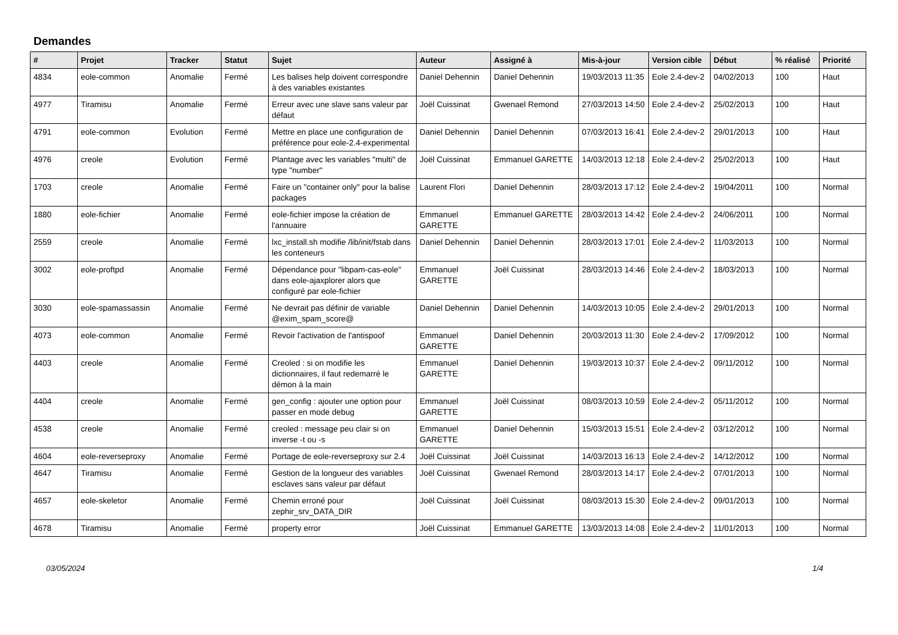Demandes
| # | Projet | Tracker | Statut | Sujet | Auteur | Assigné à | Mis-à-jour | Version cible | Début | % réalisé | Priorité |
| --- | --- | --- | --- | --- | --- | --- | --- | --- | --- | --- | --- |
| 4834 | eole-common | Anomalie | Fermé | Les balises help doivent correspondre à des variables existantes | Daniel Dehennin | Daniel Dehennin | 19/03/2013 11:35 | Eole 2.4-dev-2 | 04/02/2013 | 100 | Haut |
| 4977 | Tiramisu | Anomalie | Fermé | Erreur avec une slave sans valeur par défaut | Joël Cuissinat | Gwenael Remond | 27/03/2013 14:50 | Eole 2.4-dev-2 | 25/02/2013 | 100 | Haut |
| 4791 | eole-common | Evolution | Fermé | Mettre en place une configuration de préférence pour eole-2.4-experimental | Daniel Dehennin | Daniel Dehennin | 07/03/2013 16:41 | Eole 2.4-dev-2 | 29/01/2013 | 100 | Haut |
| 4976 | creole | Evolution | Fermé | Plantage avec les variables "multi" de type "number" | Joël Cuissinat | Emmanuel GARETTE | 14/03/2013 12:18 | Eole 2.4-dev-2 | 25/02/2013 | 100 | Haut |
| 1703 | creole | Anomalie | Fermé | Faire un "container only" pour la balise packages | Laurent Flori | Daniel Dehennin | 28/03/2013 17:12 | Eole 2.4-dev-2 | 19/04/2011 | 100 | Normal |
| 1880 | eole-fichier | Anomalie | Fermé | eole-fichier impose la création de l'annuaire | Emmanuel GARETTE | Emmanuel GARETTE | 28/03/2013 14:42 | Eole 2.4-dev-2 | 24/06/2011 | 100 | Normal |
| 2559 | creole | Anomalie | Fermé | lxc_install.sh modifie /lib/init/fstab dans les conteneurs | Daniel Dehennin | Daniel Dehennin | 28/03/2013 17:01 | Eole 2.4-dev-2 | 11/03/2013 | 100 | Normal |
| 3002 | eole-proftpd | Anomalie | Fermé | Dépendance pour "libpam-cas-eole" dans eole-ajaxplorer alors que configuré par eole-fichier | Emmanuel GARETTE | Joël Cuissinat | 28/03/2013 14:46 | Eole 2.4-dev-2 | 18/03/2013 | 100 | Normal |
| 3030 | eole-spamassassin | Anomalie | Fermé | Ne devrait pas définir de variable @exim_spam_score@ | Daniel Dehennin | Daniel Dehennin | 14/03/2013 10:05 | Eole 2.4-dev-2 | 29/01/2013 | 100 | Normal |
| 4073 | eole-common | Anomalie | Fermé | Revoir l'activation de l'antispoof | Emmanuel GARETTE | Daniel Dehennin | 20/03/2013 11:30 | Eole 2.4-dev-2 | 17/09/2012 | 100 | Normal |
| 4403 | creole | Anomalie | Fermé | Creoled : si on modifie les dictionnaires, il faut redemarré le démon à la main | Emmanuel GARETTE | Daniel Dehennin | 19/03/2013 10:37 | Eole 2.4-dev-2 | 09/11/2012 | 100 | Normal |
| 4404 | creole | Anomalie | Fermé | gen_config : ajouter une option pour passer en mode debug | Emmanuel GARETTE | Joël Cuissinat | 08/03/2013 10:59 | Eole 2.4-dev-2 | 05/11/2012 | 100 | Normal |
| 4538 | creole | Anomalie | Fermé | creoled : message peu clair si on inverse -t ou -s | Emmanuel GARETTE | Daniel Dehennin | 15/03/2013 15:51 | Eole 2.4-dev-2 | 03/12/2012 | 100 | Normal |
| 4604 | eole-reverseproxy | Anomalie | Fermé | Portage de eole-reverseproxy sur 2.4 | Joël Cuissinat | Joël Cuissinat | 14/03/2013 16:13 | Eole 2.4-dev-2 | 14/12/2012 | 100 | Normal |
| 4647 | Tiramisu | Anomalie | Fermé | Gestion de la longueur des variables esclaves sans valeur par défaut | Joël Cuissinat | Gwenael Remond | 28/03/2013 14:17 | Eole 2.4-dev-2 | 07/01/2013 | 100 | Normal |
| 4657 | eole-skeletor | Anomalie | Fermé | Chemin erroné pour zephir_srv_DATA_DIR | Joël Cuissinat | Joël Cuissinat | 08/03/2013 15:30 | Eole 2.4-dev-2 | 09/01/2013 | 100 | Normal |
| 4678 | Tiramisu | Anomalie | Fermé | property error | Joël Cuissinat | Emmanuel GARETTE | 13/03/2013 14:08 | Eole 2.4-dev-2 | 11/01/2013 | 100 | Normal |
03/05/2024 1/4